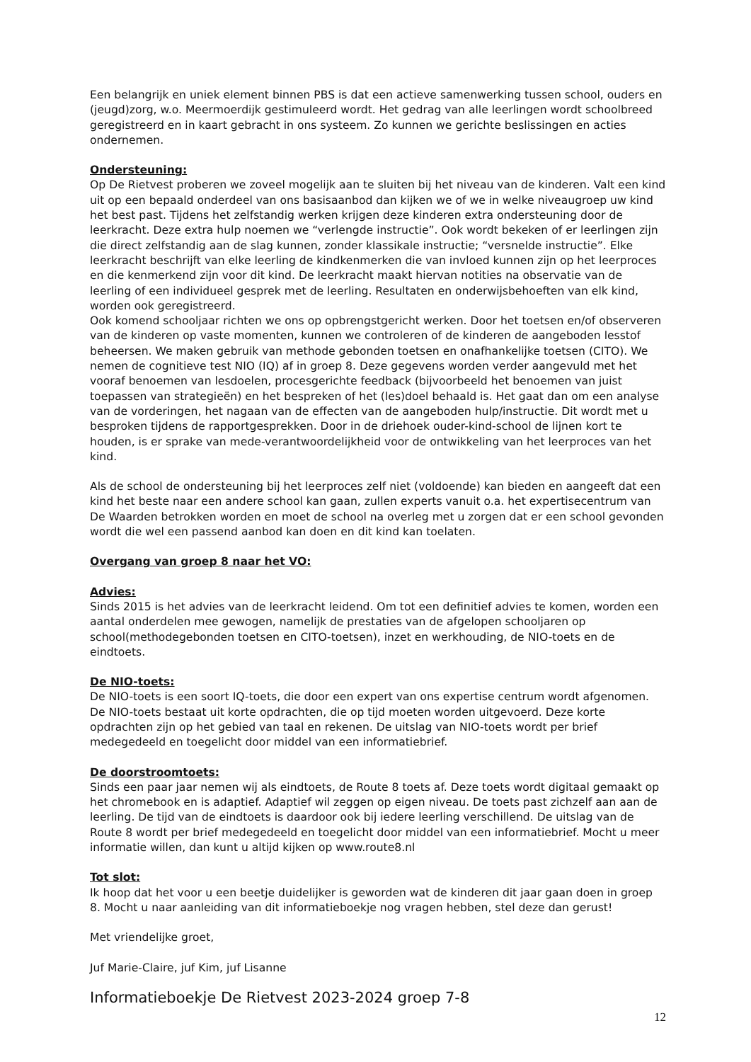Een belangrijk en uniek element binnen PBS is dat een actieve samenwerking tussen school, ouders en (jeugd)zorg, w.o. Meermoerdijk gestimuleerd wordt. Het gedrag van alle leerlingen wordt schoolbreed geregistreerd en in kaart gebracht in ons systeem. Zo kunnen we gerichte beslissingen en acties ondernemen.
Ondersteuning:
Op De Rietvest proberen we zoveel mogelijk aan te sluiten bij het niveau van de kinderen. Valt een kind uit op een bepaald onderdeel van ons basisaanbod dan kijken we of we in welke niveaugroep uw kind het best past. Tijdens het zelfstandig werken krijgen deze kinderen extra ondersteuning door de leerkracht. Deze extra hulp noemen we “verlengde instructie”. Ook wordt bekeken of er leerlingen zijn die direct zelfstandig aan de slag kunnen, zonder klassikale instructie; “versnelde instructie”. Elke leerkracht beschrijft van elke leerling de kindkenmerken die van invloed kunnen zijn op het leerproces en die kenmerkend zijn voor dit kind. De leerkracht maakt hiervan notities na observatie van de leerling of een individueel gesprek met de leerling. Resultaten en onderwijsbehoeften van elk kind, worden ook geregistreerd.
Ook komend schooljaar richten we ons op opbrengstgericht werken. Door het toetsen en/of observeren van de kinderen op vaste momenten, kunnen we controleren of de kinderen de aangeboden lesstof beheersen. We maken gebruik van methode gebonden toetsen en onafhankelijke toetsen (CITO). We nemen de cognitieve test NIO (IQ) af in groep 8. Deze gegevens worden verder aangevuld met het vooraf benoemen van lesdoelen, procesgerichte feedback (bijvoorbeeld het benoemen van juist toepassen van strategieën) en het bespreken of het (les)doel behaald is. Het gaat dan om een analyse van de vorderingen, het nagaan van de effecten van de aangeboden hulp/instructie. Dit wordt met u besproken tijdens de rapportgesprekken. Door in de driehoek ouder-kind-school de lijnen kort te houden, is er sprake van mede-verantwoordelijkheid voor de ontwikkeling van het leerproces van het kind.
Als de school de ondersteuning bij het leerproces zelf niet (voldoende) kan bieden en aangeeft dat een kind het beste naar een andere school kan gaan, zullen experts vanuit o.a. het expertisecentrum van De Waarden betrokken worden en moet de school na overleg met u zorgen dat er een school gevonden wordt die wel een passend aanbod kan doen en dit kind kan toelaten.
Overgang van groep 8 naar het VO:
Advies:
Sinds 2015 is het advies van de leerkracht leidend. Om tot een definitief advies te komen, worden een aantal onderdelen mee gewogen, namelijk de prestaties van de afgelopen schooljaren op school(methodegebonden toetsen en CITO-toetsen), inzet en werkhouding, de NIO-toets en de eindtoets.
De NIO-toets:
De NIO-toets is een soort IQ-toets, die door een expert van ons expertise centrum wordt afgenomen. De NIO-toets bestaat uit korte opdrachten, die op tijd moeten worden uitgevoerd. Deze korte opdrachten zijn op het gebied van taal en rekenen. De uitslag van NIO-toets wordt per brief medegedeeld en toegelicht door middel van een informatiebrief.
De doorstroomtoets:
Sinds een paar jaar nemen wij als eindtoets, de Route 8 toets af. Deze toets wordt digitaal gemaakt op het chromebook en is adaptief. Adaptief wil zeggen op eigen niveau. De toets past zichzelf aan aan de leerling. De tijd van de eindtoets is daardoor ook bij iedere leerling verschillend. De uitslag van de Route 8 wordt per brief medegedeeld en toegelicht door middel van een informatiebrief. Mocht u meer informatie willen, dan kunt u altijd kijken op www.route8.nl
Tot slot:
Ik hoop dat het voor u een beetje duidelijker is geworden wat de kinderen dit jaar gaan doen in groep 8. Mocht u naar aanleiding van dit informatieboekje nog vragen hebben, stel deze dan gerust!
Met vriendelijke groet,
Juf Marie-Claire, juf Kim, juf Lisanne
Informatieboekje De Rietvest 2023-2024 groep 7-8
12